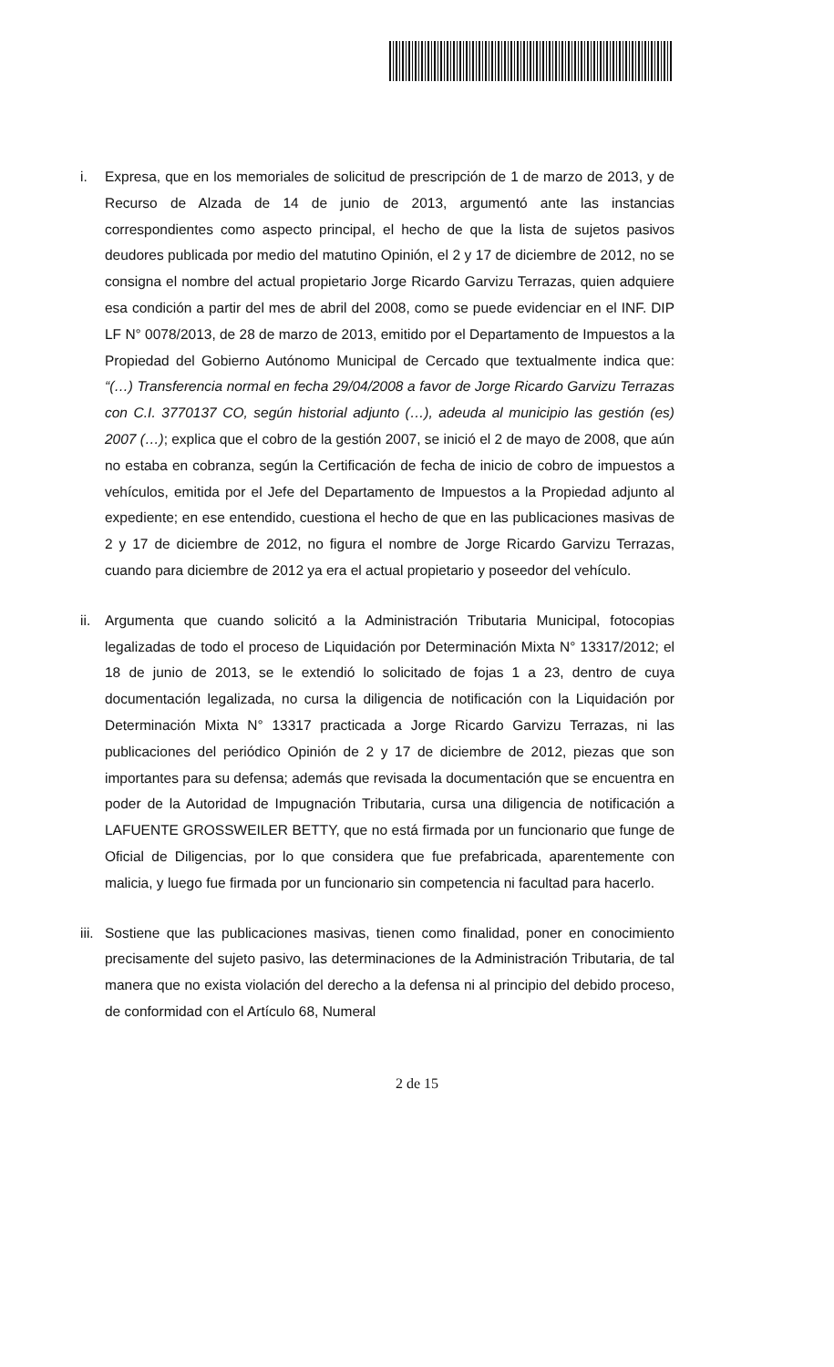i. Expresa, que en los memoriales de solicitud de prescripción de 1 de marzo de 2013, y de Recurso de Alzada de 14 de junio de 2013, argumentó ante las instancias correspondientes como aspecto principal, el hecho de que la lista de sujetos pasivos deudores publicada por medio del matutino Opinión, el 2 y 17 de diciembre de 2012, no se consigna el nombre del actual propietario Jorge Ricardo Garvizu Terrazas, quien adquiere esa condición a partir del mes de abril del 2008, como se puede evidenciar en el INF. DIP LF N° 0078/2013, de 28 de marzo de 2013, emitido por el Departamento de Impuestos a la Propiedad del Gobierno Autónomo Municipal de Cercado que textualmente indica que: “(…) Transferencia normal en fecha 29/04/2008 a favor de Jorge Ricardo Garvizu Terrazas con C.I. 3770137 CO, según historial adjunto (…), adeuda al municipio las gestión (es) 2007 (…); explica que el cobro de la gestión 2007, se inició el 2 de mayo de 2008, que aún no estaba en cobranza, según la Certificación de fecha de inicio de cobro de impuestos a vehículos, emitida por el Jefe del Departamento de Impuestos a la Propiedad adjunto al expediente; en ese entendido, cuestiona el hecho de que en las publicaciones masivas de 2 y 17 de diciembre de 2012, no figura el nombre de Jorge Ricardo Garvizu Terrazas, cuando para diciembre de 2012 ya era el actual propietario y poseedor del vehículo.
ii.
Argumenta que cuando solicitó a la Administración Tributaria Municipal, fotocopias legalizadas de todo el proceso de Liquidación por Determinación Mixta N° 13317/2012; el 18 de junio de 2013, se le extendió lo solicitado de fojas 1 a 23, dentro de cuya documentación legalizada, no cursa la diligencia de notificación con la Liquidación por Determinación Mixta N° 13317 practicada a Jorge Ricardo Garvizu Terrazas, ni las publicaciones del periódico Opinión de 2 y 17 de diciembre de 2012, piezas que son importantes para su defensa; además que revisada la documentación que se encuentra en poder de la Autoridad de Impugnación Tributaria, cursa una diligencia de notificación a LAFUENTE GROSSWEILER BETTY, que no está firmada por un funcionario que funge de Oficial de Diligencias, por lo que considera que fue prefabricada, aparentemente con malicia, y luego fue firmada por un funcionario sin competencia ni facultad para hacerlo.
iii.
Sostiene que las publicaciones masivas, tienen como finalidad, poner en conocimiento precisamente del sujeto pasivo, las determinaciones de la Administración Tributaria, de tal manera que no exista violación del derecho a la defensa ni al principio del debido proceso, de conformidad con el Artículo 68, Numeral
2 de 15